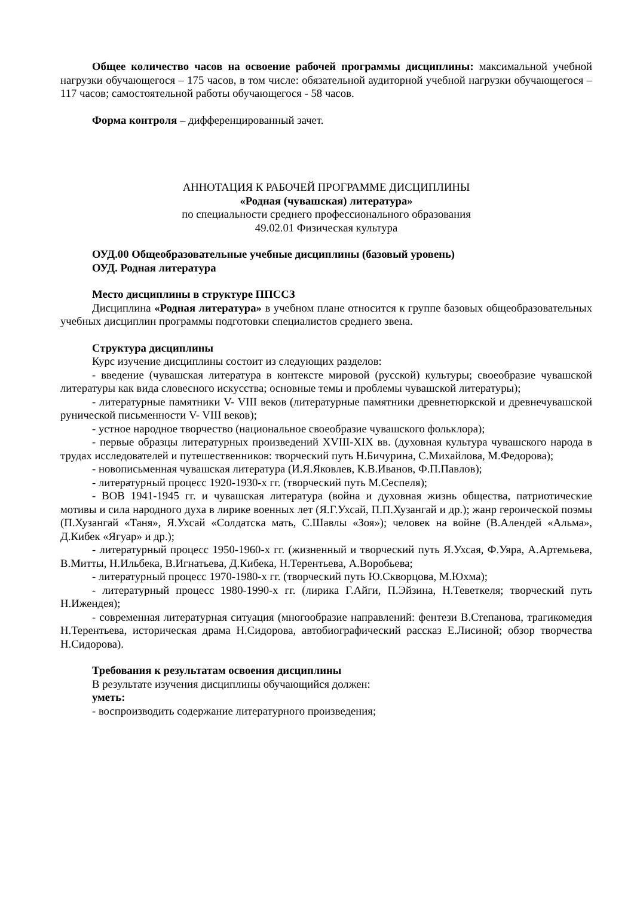Общее количество часов на освоение рабочей программы дисциплины: максимальной учебной нагрузки обучающегося – 175 часов, в том числе: обязательной аудиторной учебной нагрузки обучающегося – 117 часов; самостоятельной работы обучающегося - 58 часов.
Форма контроля – дифференцированный зачет.
АННОТАЦИЯ К РАБОЧЕЙ ПРОГРАММЕ ДИСЦИПЛИНЫ
«Родная (чувашская) литература»
по специальности среднего профессионального образования
49.02.01 Физическая культура
ОУД.00 Общеобразовательные учебные дисциплины (базовый уровень)
ОУД. Родная литература
Место дисциплины в структуре ППССЗ
Дисциплина «Родная литература» в учебном плане относится к группе базовых общеобразовательных учебных дисциплин программы подготовки специалистов среднего звена.
Структура дисциплины
Курс изучение дисциплины состоит из следующих разделов:
- введение (чувашская литература в контексте мировой (русской) культуры; своеобразие чувашской литературы как вида словесного искусства; основные темы и проблемы чувашской литературы);
- литературные памятники V- VIII веков (литературные памятники древнетюркской и древнечувашской рунической письменности V- VIII веков);
- устное народное творчество (национальное своеобразие чувашского фольклора);
- первые образцы литературных произведений XVIII-XIX вв. (духовная культура чувашского народа в трудах исследователей и путешественников: творческий путь Н.Бичурина, С.Михайлова, М.Федорова);
- новописьменная чувашская литература (И.Я.Яковлев, К.В.Иванов, Ф.П.Павлов);
- литературный процесс 1920-1930-х гг. (творческий путь М.Сеспеля);
- ВОВ 1941-1945 гг. и чувашская литература (война и духовная жизнь общества, патриотические мотивы и сила народного духа в лирике военных лет (Я.Г.Ухсай, П.П.Хузангай и др.); жанр героической поэмы (П.Хузангай «Таня», Я.Ухсай «Солдатска мать, С.Шавлы «Зоя»); человек на войне (В.Алендей «Альма», Д.Кибек «Ягуар» и др.);
- литературный процесс 1950-1960-х гг. (жизненный и творческий путь Я.Ухсая, Ф.Уяра, А.Артемьева, В.Митты, Н.Ильбека, В.Игнатьева, Д.Кибека, Н.Терентьева, А.Воробьева;
- литературный процесс 1970-1980-х гг. (творческий путь Ю.Скворцова, М.Юхма);
- литературный процесс 1980-1990-х гг. (лирика Г.Айги, П.Эйзина, Н.Теветкеля; творческий путь Н.Ижендея);
- современная литературная ситуация (многообразие направлений: фентези В.Степанова, трагикомедия Н.Терентьева, историческая драма Н.Сидорова, автобиографический рассказ Е.Лисиной; обзор творчества Н.Сидорова).
Требования к результатам освоения дисциплины
В результате изучения дисциплины обучающийся должен:
уметь:
- воспроизводить содержание литературного произведения;